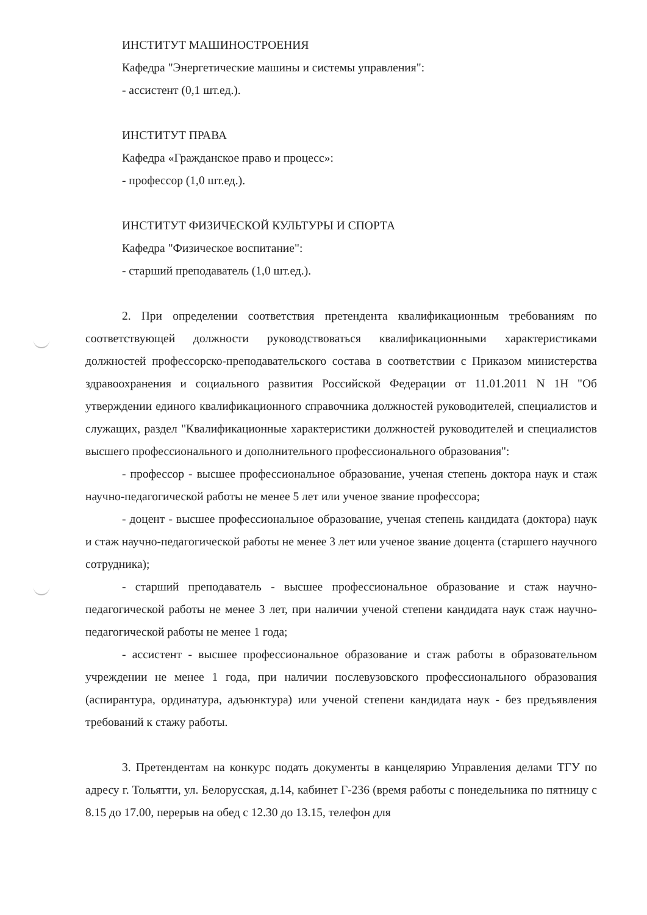ИНСТИТУТ МАШИНОСТРОЕНИЯ
Кафедра "Энергетические машины и системы управления":
- ассистент (0,1 шт.ед.).
ИНСТИТУТ ПРАВА
Кафедра «Гражданское право и процесс»:
- профессор (1,0 шт.ед.).
ИНСТИТУТ ФИЗИЧЕСКОЙ КУЛЬТУРЫ И СПОРТА
Кафедра "Физическое воспитание":
- старший преподаватель (1,0 шт.ед.).
2. При определении соответствия претендента квалификационным требованиям по соответствующей должности руководствоваться квалификационными характеристиками должностей профессорско-преподавательского состава в соответствии с Приказом министерства здравоохранения и социального развития Российской Федерации от 11.01.2011 N 1Н "Об утверждении единого квалификационного справочника должностей руководителей, специалистов и служащих, раздел "Квалификационные характеристики должностей руководителей и специалистов высшего профессионального и дополнительного профессионального образования":
- профессор - высшее профессиональное образование, ученая степень доктора наук и стаж научно-педагогической работы не менее 5 лет или ученое звание профессора;
- доцент - высшее профессиональное образование, ученая степень кандидата (доктора) наук и стаж научно-педагогической работы не менее 3 лет или ученое звание доцента (старшего научного сотрудника);
- старший преподаватель - высшее профессиональное образование и стаж научно-педагогической работы не менее 3 лет, при наличии ученой степени кандидата наук стаж научно-педагогической работы не менее 1 года;
- ассистент - высшее профессиональное образование и стаж работы в образовательном учреждении не менее 1 года, при наличии послевузовского профессионального образования (аспирантура, ординатура, адъюнктура) или ученой степени кандидата наук - без предъявления требований к стажу работы.
3. Претендентам на конкурс подать документы в канцелярию Управления делами ТГУ по адресу г. Тольятти, ул. Белорусская, д.14, кабинет Г-236 (время работы с понедельника по пятницу с 8.15 до 17.00, перерыв на обед с 12.30 до 13.15, телефон для